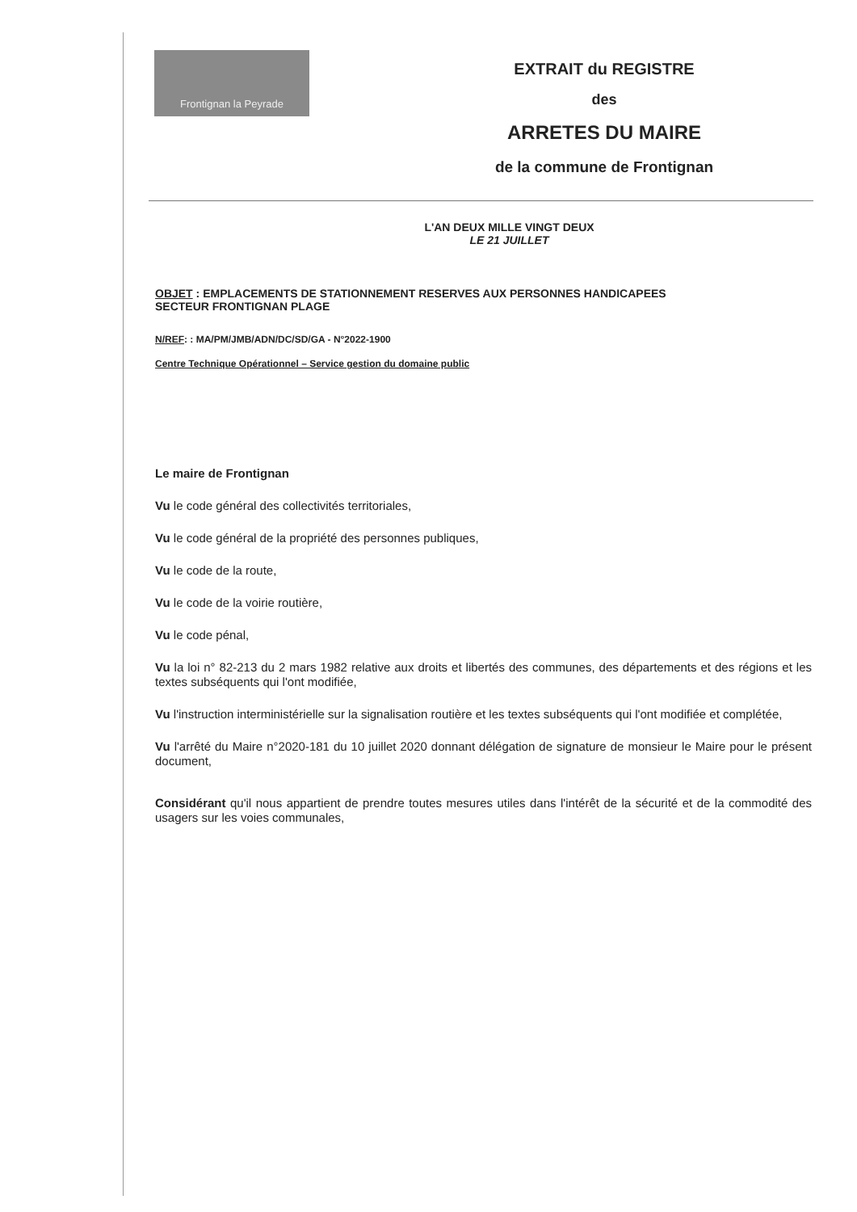Frontignan la Peyrade
EXTRAIT du REGISTRE
des
ARRETES DU MAIRE
de la commune de Frontignan
L'AN DEUX MILLE VINGT DEUX
LE 21 JUILLET
OBJET : EMPLACEMENTS DE STATIONNEMENT RESERVES AUX PERSONNES HANDICAPEES
SECTEUR FRONTIGNAN PLAGE
N/REF: : MA/PM/JMB/ADN/DC/SD/GA - N°2022-1900
Centre Technique Opérationnel – Service gestion du domaine public
Le maire de Frontignan
Vu le code général des collectivités territoriales,
Vu le code général de la propriété des personnes publiques,
Vu le code de la route,
Vu le code de la voirie routière,
Vu le code pénal,
Vu la loi n° 82-213 du 2 mars 1982 relative aux droits et libertés des communes, des départements et des régions et les textes subséquents qui l'ont modifiée,
Vu l'instruction interministérielle sur la signalisation routière et les textes subséquents qui l'ont modifiée et complétée,
Vu l'arrêté du Maire n°2020-181 du 10 juillet 2020 donnant délégation de signature de monsieur le Maire pour le présent document,
Considérant qu'il nous appartient de prendre toutes mesures utiles dans l'intérêt de la sécurité et de la commodité des usagers sur les voies communales,